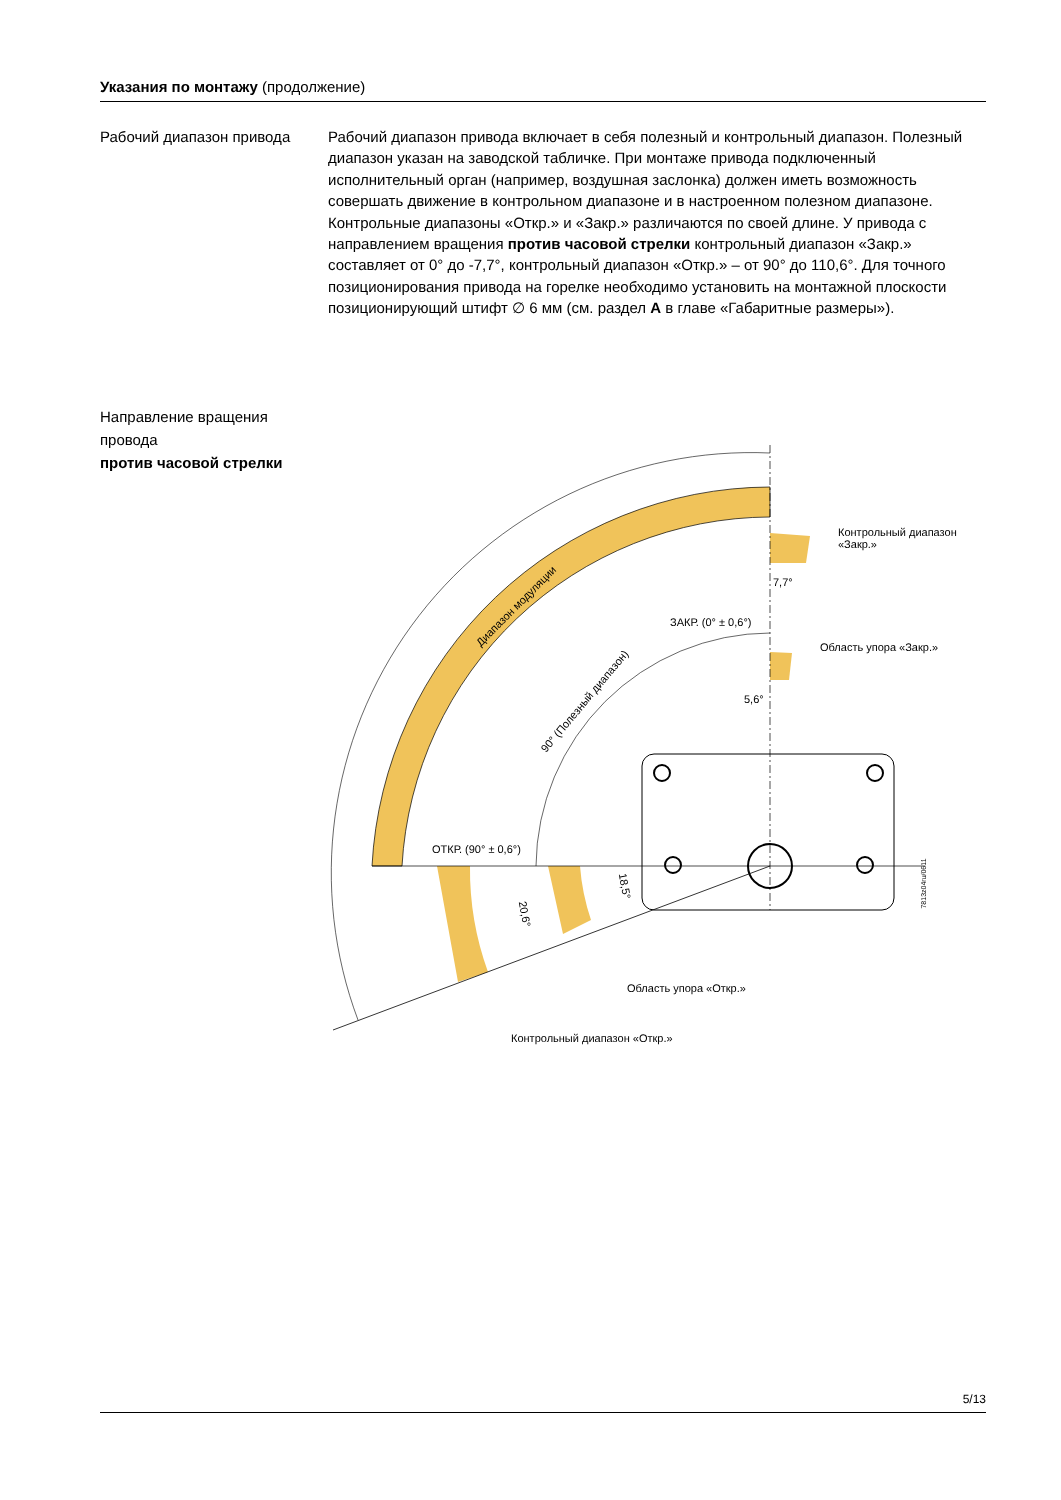Указания по монтажу (продолжение)
Рабочий диапазон привода
Рабочий диапазон привода включает в себя полезный и контрольный диапазон. Полезный диапазон указан на заводской табличке. При монтаже привода подключенный исполнительный орган (например, воздушная заслонка) должен иметь возможность совершать движение в контрольном диапазоне и в настроенном полезном диапазоне. Контрольные диапазоны «Откр.» и «Закр.» различаются по своей длине. У привода с направлением вращения против часовой стрелки контрольный диапазон «Закр.» составляет от 0° до -7,7°, контрольный диапазон «Откр.» – от 90° до 110,6°. Для точного позиционирования привода на горелке необходимо установить на монтажной плоскости позиционирующий штифт ∅ 6 мм (см. раздел A в главе «Габаритные размеры»).
Направление вращения провода
против часовой стрелки
Контрольный диапазон
«Закр.»
7,7°
ЗАКР. (0° ± 0,6°)
Область упора «Закр.»
5,6°
Диапазон модуляции
90° (Полезный диапазон)
ОТКР. (90° ± 0,6°)
18,5°
20,6°
7813z04ru/0611
Область упора «Откр.»
Контрольный диапазон «Откр.»
5/13